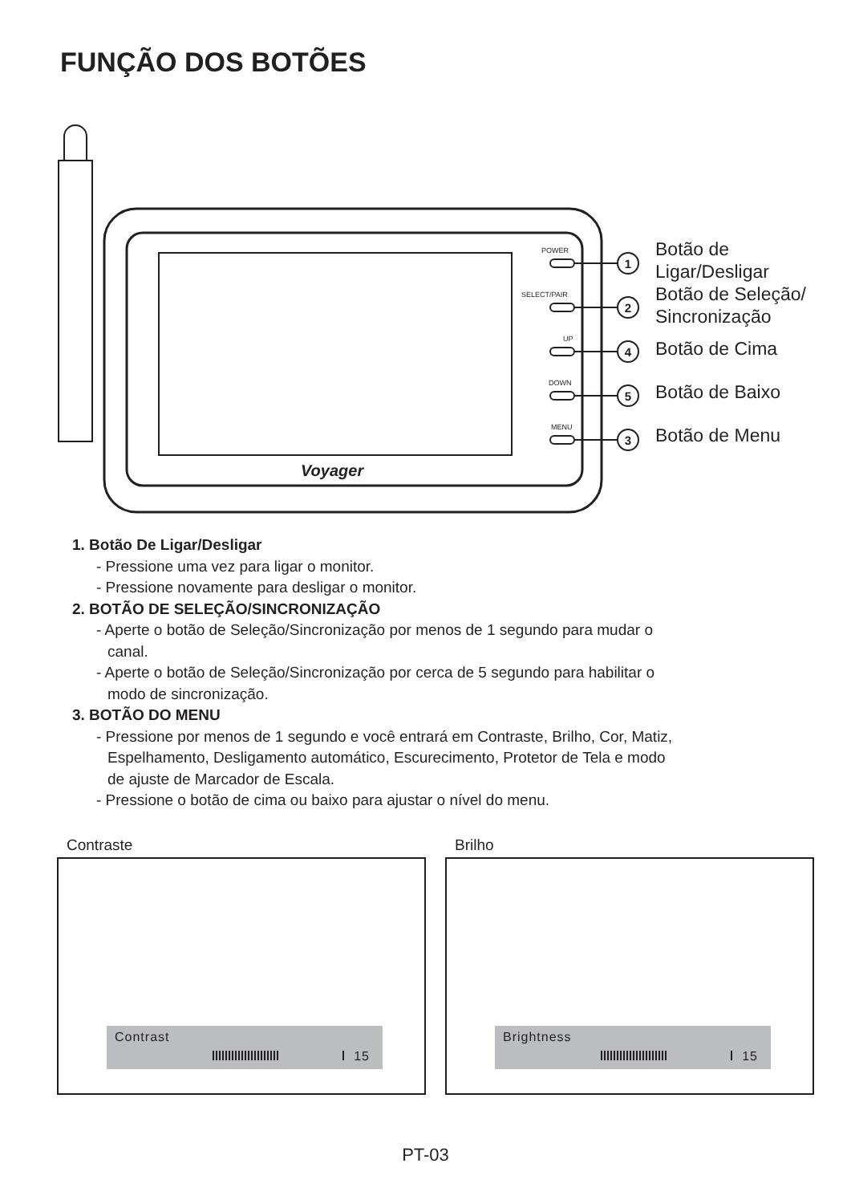FUNÇÃO DOS BOTÕES
Voyager
POWER
SELECT/PAIR
UP
DOWN
MENU
1
2
4
5
3
Botão de
Ligar/Desligar
Botão de Seleção/
Sincronização
Botão de Cima
Botão de Baixo
Botão de Menu
1. Botão De Ligar/Desligar
- Pressione uma vez para ligar o monitor.
- Pressione novamente para desligar o monitor.
2. BOTÃO DE SELEÇÃO/SINCRONIZAÇÃO
- Aperte o botão de Seleção/Sincronização por menos de 1 segundo para mudar o
canal.
- Aperte o botão de Seleção/Sincronização por cerca de 5 segundo para habilitar o
modo de sincronização.
3. BOTÃO DO MENU
- Pressione por menos de 1 segundo e você entrará em Contraste, Brilho, Cor, Matiz,
Espelhamento, Desligamento automático, Escurecimento, Protetor de Tela e modo
de ajuste de Marcador de Escala.
- Pressione o botão de cima ou baixo para ajustar o nível do menu.
Contraste
Contrast
15
Brilho
Brightness
15
PT-03